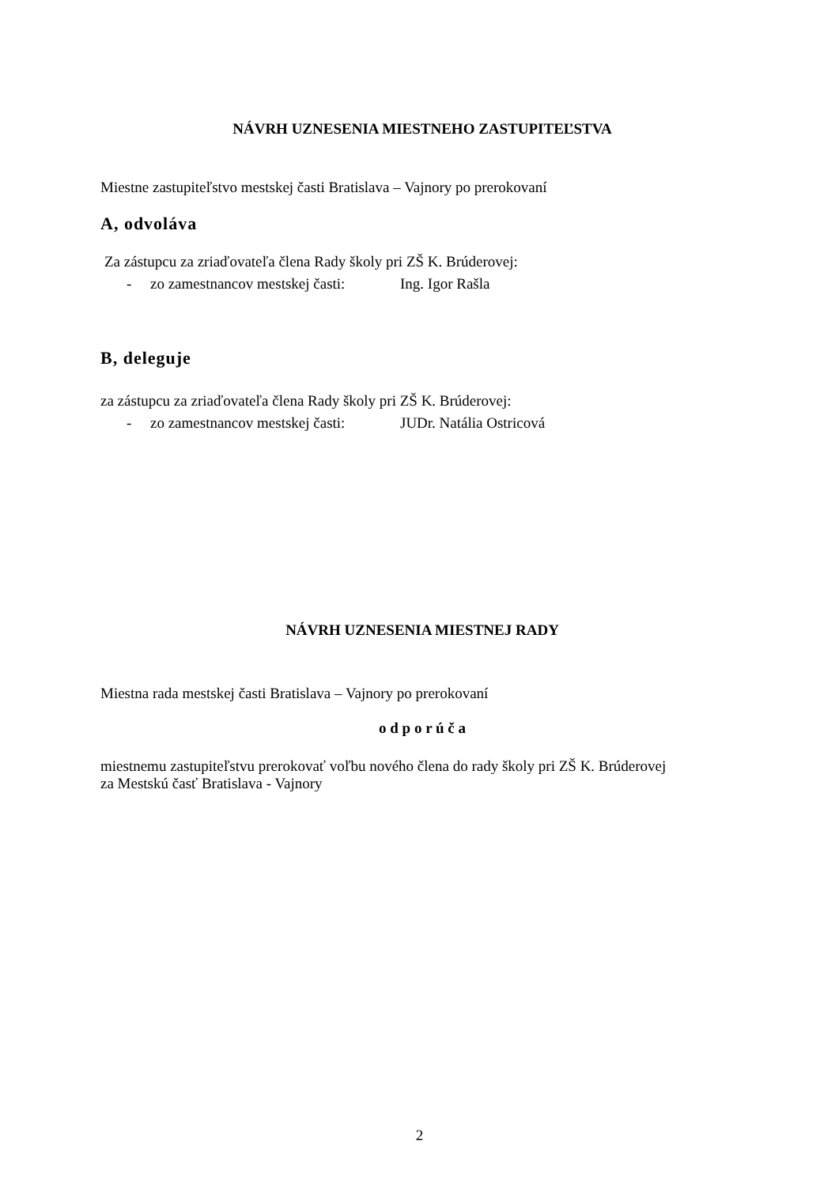NÁVRH UZNESENIA MIESTNEHO ZASTUPITEĽSTVA
Miestne zastupiteľstvo mestskej časti Bratislava – Vajnory po prerokovaní
A, odvoláva
Za zástupcu za zriaďovateľa člena Rady školy pri ZŠ K. Brúderovej:
- zo zamestnancov mestskej časti: Ing. Igor Rašla
B, deleguje
za zástupcu za zriaďovateľa člena Rady školy pri ZŠ K. Brúderovej:
- zo zamestnancov mestskej časti: JUDr. Natália Ostricová
NÁVRH UZNESENIA MIESTNEJ RADY
Miestna rada mestskej časti Bratislava – Vajnory po prerokovaní
o d p o r ú č a
miestnemu zastupiteľstvu prerokovať voľbu nového člena do rady školy pri ZŠ K. Brúderovej
za Mestskú časť Bratislava - Vajnory
2